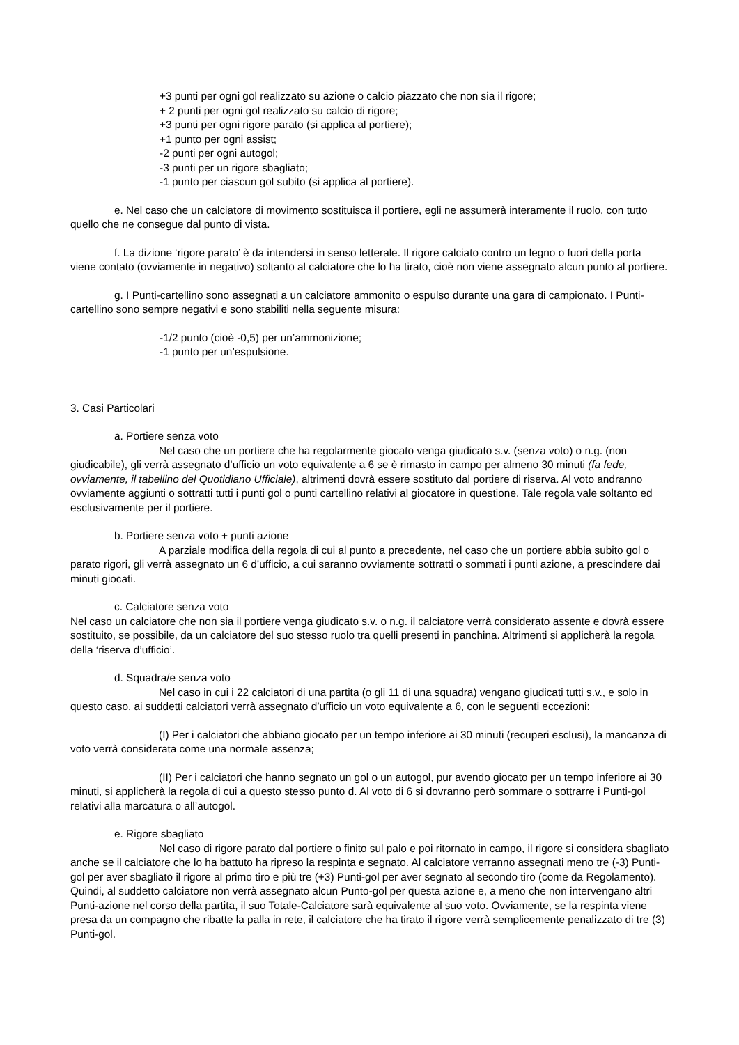+3 punti per ogni gol realizzato su azione o calcio piazzato che non sia il rigore;
+ 2 punti per ogni gol realizzato su calcio di rigore;
+3 punti per ogni rigore parato (si applica al portiere);
+1 punto per ogni assist;
-2 punti per ogni autogol;
-3 punti per un rigore sbagliato;
-1 punto per ciascun gol subito (si applica al portiere).
e. Nel caso che un calciatore di movimento sostituisca il portiere, egli ne assumerà interamente il ruolo, con tutto quello che ne consegue dal punto di vista.
f. La dizione ‘rigore parato’ è da intendersi in senso letterale. Il rigore calciato contro un legno o fuori della porta viene contato (ovviamente in negativo) soltanto al calciatore che lo ha tirato, cioè non viene assegnato alcun punto al portiere.
g. I Punti-cartellino sono assegnati a un calciatore ammonito o espulso durante una gara di campionato. I Punti-cartellino sono sempre negativi e sono stabiliti nella seguente misura:
-1/2 punto (cioè -0,5) per un’ammonizione;
-1 punto per un’espulsione.
3. Casi Particolari
a. Portiere senza voto
Nel caso che un portiere che ha regolarmente giocato venga giudicato s.v. (senza voto) o n.g. (non giudicabile), gli verrà assegnato d’ufficio un voto equivalente a 6 se è rimasto in campo per almeno 30 minuti (fa fede, ovviamente, il tabellino del Quotidiano Ufficiale), altrimenti dovrà essere sostituto dal portiere di riserva. Al voto andranno ovviamente aggiunti o sottratti tutti i punti gol o punti cartellino relativi al giocatore in questione. Tale regola vale soltanto ed esclusivamente per il portiere.
b. Portiere senza voto + punti azione
A parziale modifica della regola di cui al punto a precedente, nel caso che un portiere abbia subito gol o parato rigori, gli verrà assegnato un 6 d’ufficio, a cui saranno ovviamente sottratti o sommati i punti azione, a prescindere dai minuti giocati.
c. Calciatore senza voto
Nel caso un calciatore che non sia il portiere venga giudicato s.v. o n.g. il calciatore verrà considerato assente e dovrà essere sostituito, se possibile, da un calciatore del suo stesso ruolo tra quelli presenti in panchina. Altrimenti si applicherà la regola della ‘riserva d’ufficio’.
d. Squadra/e senza voto
Nel caso in cui i 22 calciatori di una partita (o gli 11 di una squadra) vengano giudicati tutti s.v., e solo in questo caso, ai suddetti calciatori verrà assegnato d’ufficio un voto equivalente a 6, con le seguenti eccezioni:
(I) Per i calciatori che abbiano giocato per un tempo inferiore ai 30 minuti (recuperi esclusi), la mancanza di voto verrà considerata come una normale assenza;
(II) Per i calciatori che hanno segnato un gol o un autogol, pur avendo giocato per un tempo inferiore ai 30 minuti, si applicherà la regola di cui a questo stesso punto d. Al voto di 6 si dovranno però sommare o sottrarre i Punti-gol relativi alla marcatura o all’autogol.
e. Rigore sbagliato
Nel caso di rigore parato dal portiere o finito sul palo e poi ritornato in campo, il rigore si considera sbagliato anche se il calciatore che lo ha battuto ha ripreso la respinta e segnato. Al calciatore verranno assegnati meno tre (-3) Punti-gol per aver sbagliato il rigore al primo tiro e più tre (+3) Punti-gol per aver segnato al secondo tiro (come da Regolamento). Quindi, al suddetto calciatore non verrà assegnato alcun Punto-gol per questa azione e, a meno che non intervengano altri Punti-azione nel corso della partita, il suo Totale-Calciatore sarà equivalente al suo voto. Ovviamente, se la respinta viene presa da un compagno che ribatte la palla in rete, il calciatore che ha tirato il rigore verrà semplicemente penalizzato di tre (3) Punti-gol.